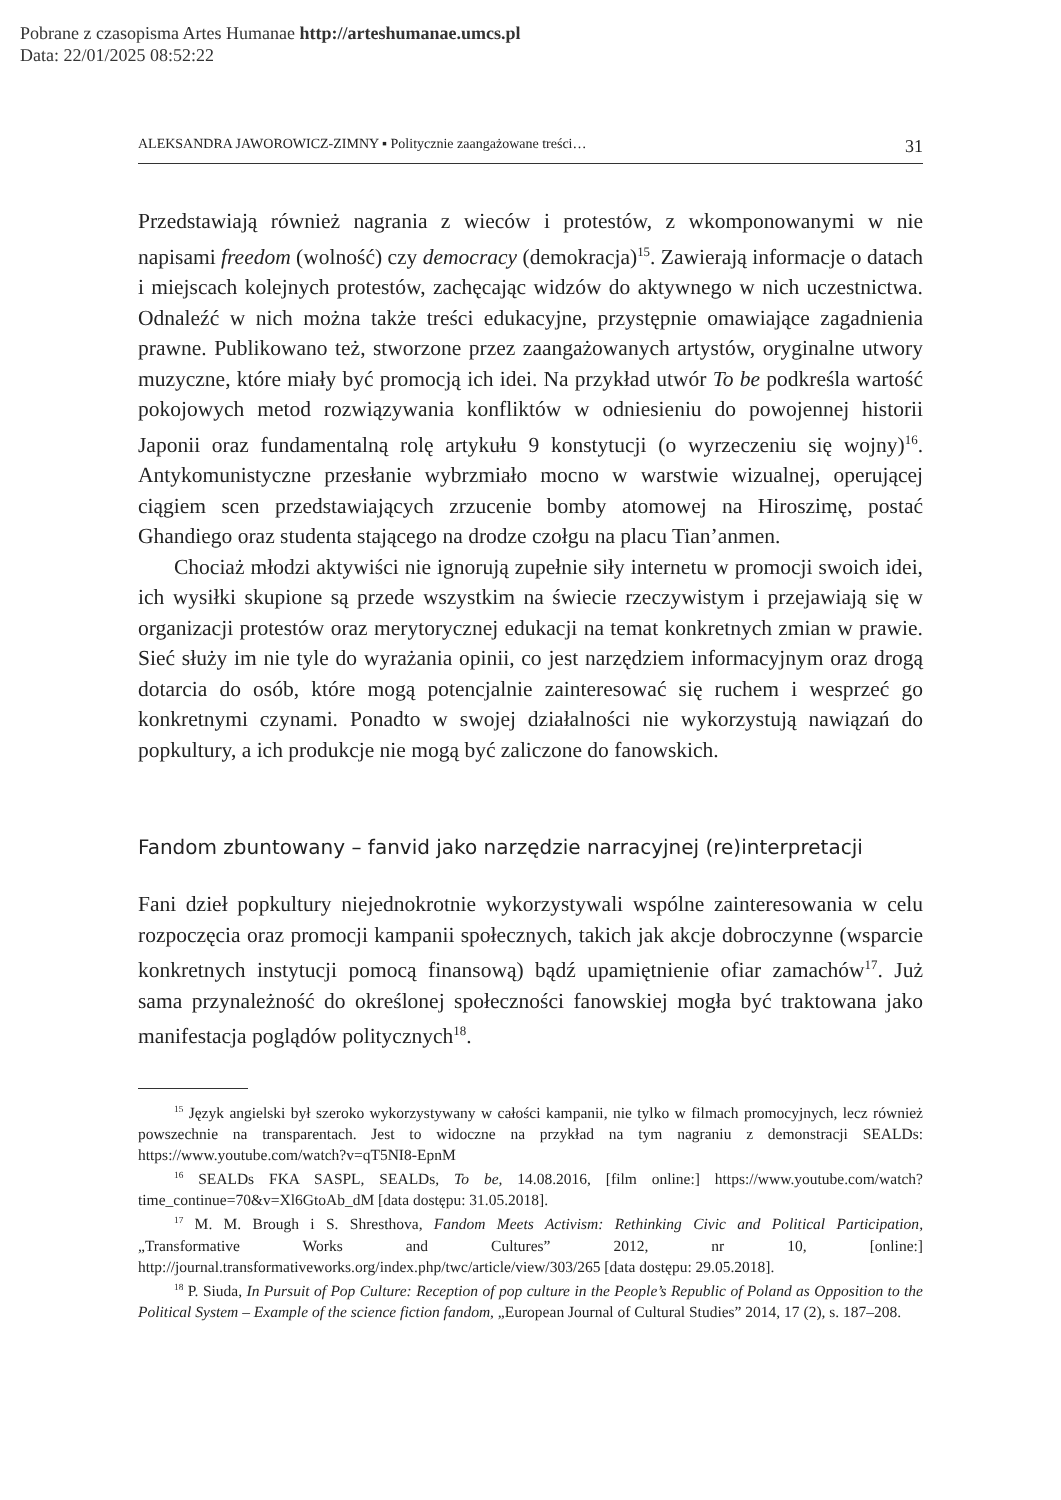Pobrane z czasopisma Artes Humanae http://arteshumanae.umcs.pl
Data: 22/01/2025 08:52:22
ALEKSANDRA JAWOROWICZ-ZIMNY ▪ Politycznie zaangażowane treści… 31
Przedstawiają również nagrania z wieców i protestów, z wkomponowanymi w nie napisami freedom (wolność) czy democracy (demokracja)<sup>15</sup>. Zawierają informacje o datach i miejscach kolejnych protestów, zachęcając widzów do aktywnego w nich uczestnictwa. Odnaleźć w nich można także treści edukacyjne, przystępnie omawiające zagadnienia prawne. Publikowano też, stworzone przez zaangażowanych artystów, oryginalne utwory muzyczne, które miały być promocją ich idei. Na przykład utwór To be podkreśla wartość pokojowych metod rozwiązywania konfliktów w odniesieniu do powojennej historii Japonii oraz fundamentalną rolę artykułu 9 konstytucji (o wyrzeczeniu się wojny)<sup>16</sup>. Antykomunistyczne przesłanie wybrzmiało mocno w warstwie wizualnej, operującej ciągiem scen przedstawiających zrzucenie bomby atomowej na Hiroszimę, postać Ghandiego oraz studenta stającego na drodze czołgu na placu Tian’anmen.
Chociaż młodzi aktywiści nie ignorują zupełnie siły internetu w promocji swoich idei, ich wysiłki skupione są przede wszystkim na świecie rzeczywistym i przejawiają się w organizacji protestów oraz merytorycznej edukacji na temat konkretnych zmian w prawie. Sieć służy im nie tyle do wyrażania opinii, co jest narzędziem informacyjnym oraz drogą dotarcia do osób, które mogą potencjalnie zainteresować się ruchem i wesprzeć go konkretnymi czynami. Ponadto w swojej działalności nie wykorzystują nawiązań do popkultury, a ich produkcje nie mogą być zaliczone do fanowskich.
Fandom zbuntowany – fanvid jako narzędzie narracyjnej (re)interpretacji
Fani dzieł popkultury niejednokrotnie wykorzystywali wspólne zainteresowania w celu rozpoczęcia oraz promocji kampanii społecznych, takich jak akcje dobroczynne (wsparcie konkretnych instytucji pomocą finansową) bądź upamiętnienie ofiar zamachów<sup>17</sup>. Już sama przynależność do określonej społeczności fanowskiej mogła być traktowana jako manifestacja poglądów politycznych<sup>18</sup>.
<sup>15</sup> Język angielski był szeroko wykorzystywany w całości kampanii, nie tylko w filmach promocyjnych, lecz również powszechnie na transparentach. Jest to widoczne na przykład na tym nagraniu z demonstracji SEALDs: https://www.youtube.com/watch?v=qT5NI8-EpnM
<sup>16</sup> SEALDs FKA SASPL, SEALDs, To be, 14.08.2016, [film online:] https://www.youtube.com/watch?time_continue=70&v=Xl6GtoAb_dM [data dostępu: 31.05.2018].
<sup>17</sup> M. M. Brough i S. Shresthova, Fandom Meets Activism: Rethinking Civic and Political Participation, „Transformative Works and Cultures” 2012, nr 10, [online:] http://journal.transformativeworks.org/index.php/twc/article/view/303/265 [data dostępu: 29.05.2018].
<sup>18</sup> P. Siuda, In Pursuit of Pop Culture: Reception of pop culture in the People’s Republic of Poland as Opposition to the Political System – Example of the science fiction fandom, „European Journal of Cultural Studies” 2014, 17 (2), s. 187–208.